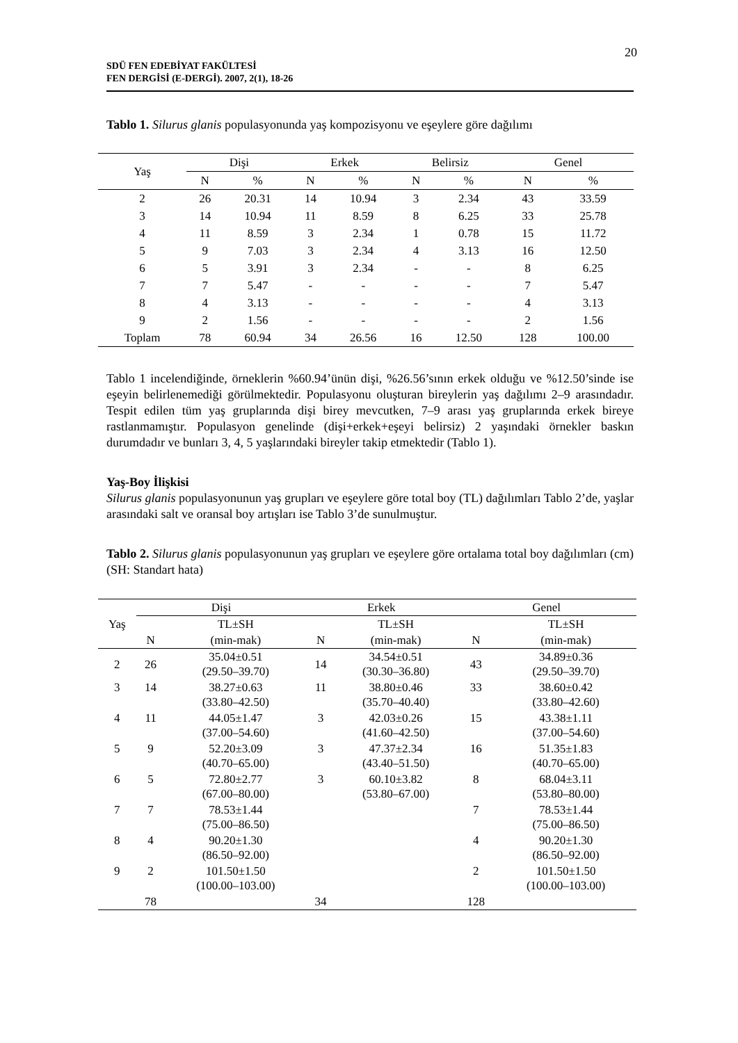20
SDÜ FEN EDEBİYAT FAKÜLTESİ
FEN DERGİSİ (E-DERGİ). 2007, 2(1), 18-26
Tablo 1. Silurus glanis populasyonunda yaş kompozisyonu ve eşeylere göre dağılımı
| Yaş | Dişi | | Erkek | | Belirsiz | | Genel | |
| --- | --- | --- | --- | --- | --- | --- | --- | --- |
| | N | % | N | % | N | % | N | % |
| 2 | 26 | 20.31 | 14 | 10.94 | 3 | 2.34 | 43 | 33.59 |
| 3 | 14 | 10.94 | 11 | 8.59 | 8 | 6.25 | 33 | 25.78 |
| 4 | 11 | 8.59 | 3 | 2.34 | 1 | 0.78 | 15 | 11.72 |
| 5 | 9 | 7.03 | 3 | 2.34 | 4 | 3.13 | 16 | 12.50 |
| 6 | 5 | 3.91 | 3 | 2.34 | - | - | 8 | 6.25 |
| 7 | 7 | 5.47 | - | - | - | - | 7 | 5.47 |
| 8 | 4 | 3.13 | - | - | - | - | 4 | 3.13 |
| 9 | 2 | 1.56 | - | - | - | - | 2 | 1.56 |
| Toplam | 78 | 60.94 | 34 | 26.56 | 16 | 12.50 | 128 | 100.00 |
Tablo 1 incelendiğinde, örneklerin %60.94’ünün dişi, %26.56’sının erkek olduğu ve %12.50’sinde ise eşeyin belirlenemediği görülmektedir. Populasyonu oluşturan bireylerin yaş dağılımı 2–9 arasındadır. Tespit edilen tüm yaş gruplarında dişi birey mevcutken, 7–9 arası yaş gruplarında erkek bireye rastlanmamıştır. Populasyon genelinde (dişi+erkek+eşeyi belirsiz) 2 yaşındaki örnekler baskın durumdadır ve bunları 3, 4, 5 yaşlarındaki bireyler takip etmektedir (Tablo 1).
Yaş-Boy İlişkisi
Silurus glanis populasyonunun yaş grupları ve eşeylere göre total boy (TL) dağılımları Tablo 2’de, yaşlar arasındaki salt ve oransal boy artışları ise Tablo 3’de sunulmuştur.
Tablo 2. Silurus glanis populasyonunun yaş grupları ve eşeylere göre ortalama total boy dağılımları (cm) (SH: Standart hata)
| Yaş | Dişi | | Erkek | | Genel | |
| --- | --- | --- | --- | --- | --- | --- |
| | | TL±SH | | TL±SH | | TL±SH |
| | N | (min-mak) | N | (min-mak) | N | (min-mak) |
| 2 | 26 | 35.04±0.51 (29.50–39.70) | 14 | 34.54±0.51 (30.30–36.80) | 43 | 34.89±0.36 (29.50–39.70) |
| 3 | 14 | 38.27±0.63 (33.80–42.50) | 11 | 38.80±0.46 (35.70–40.40) | 33 | 38.60±0.42 (33.80–42.60) |
| 4 | 11 | 44.05±1.47 (37.00–54.60) | 3 | 42.03±0.26 (41.60–42.50) | 15 | 43.38±1.11 (37.00–54.60) |
| 5 | 9 | 52.20±3.09 (40.70–65.00) | 3 | 47.37±2.34 (43.40–51.50) | 16 | 51.35±1.83 (40.70–65.00) |
| 6 | 5 | 72.80±2.77 (67.00–80.00) | 3 | 60.10±3.82 (53.80–67.00) | 8 | 68.04±3.11 (53.80–80.00) |
| 7 | 7 | 78.53±1.44 (75.00–86.50) | | | 7 | 78.53±1.44 (75.00–86.50) |
| 8 | 4 | 90.20±1.30 (86.50–92.00) | | | 4 | 90.20±1.30 (86.50–92.00) |
| 9 | 2 | 101.50±1.50 (100.00–103.00) | | | 2 | 101.50±1.50 (100.00–103.00) |
| | 78 | | 34 | | 128 | |